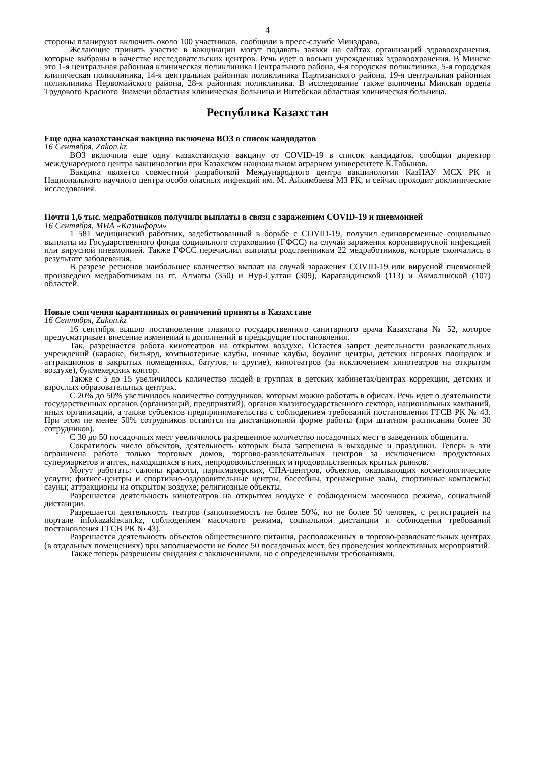4
стороны планируют включить около 100 участников, сообщили в пресс-службе Минздрава.
Желающие принять участие в вакцинации могут подавать заявки на сайтах организаций здравоохранения, которые выбраны в качестве исследовательских центров. Речь идет о восьми учреждениях здравоохранения. В Минске это 1-я центральная районная клиническая поликлиника Центрального района, 4-я городская поликлиника, 5-я городская клиническая поликлиника, 14-я центральная районная поликлиника Партизанского района, 19-я центральная районная поликлиника Первомайского района, 28-я районная поликлиника. В исследование также включены Минская ордена Трудового Красного Знамени областная клиническая больница и Витебская областная клиническая больница.
Республика Казахстан
Еще одна казахстанская вакцина включена ВОЗ в список кандидатов
16 Сентября, Zakon.kz
ВОЗ включила еще одну казахстанскую вакцину от COVID-19 в список кандидатов, сообщил директор международного центра вакцинологии при Казахском национальном аграрном университете К.Табынов.
Вакцина является совместной разработкой Международного центра вакцинологии КазНАУ МСХ РК и Национального научного центра особо опасных инфекций им. М. Айкимбаева МЗ РК, и сейчас проходит доклинические исследования.
Почти 1,6 тыс. медработников получили выплаты в связи с заражением COVID-19 и пневмонией
16 Сентября, МИА «Казинформ»
1 581 медицинский работник, задействованный в борьбе с COVID-19, получил единовременные социальные выплаты из Государственного фонда социального страхования (ГФСС) на случай заражения коронавирусной инфекцией или вирусной пневмонией. Также ГФСС перечислил выплаты родственникам 22 медработников, которые скончались в результате заболевания.
В разрезе регионов наибольшее количество выплат на случай заражения COVID-19 или вирусной пневмонией произведено медработникам из гг. Алматы (350) и Нур-Султан (309), Карагандинской (113) и Акмолинской (107) областей.
Новые смягчения карантинных ограничений приняты в Казахстане
16 Сентября, Zakon.kz
16 сентября вышло постановление главного государственного санитарного врача Казахстана № 52, которое предусматривает внесение изменений и дополнений в предыдущие постановления.
Так, разрешается работа кинотеатров на открытом воздухе. Остается запрет деятельности развлекательных учреждений (караоке, бильярд, компьютерные клубы, ночные клубы, боулинг центры, детских игровых площадок и аттракционов в закрытых помещениях, батутов, и другие), кинотеатров (за исключением кинотеатров на открытом воздухе), букмекерских контор.
Также с 5 до 15 увеличилось количество людей в группах в детских кабинетах/центрах коррекции, детских и взрослых образовательных центрах.
С 20% до 50% увеличилось количество сотрудников, которым можно работать в офисах. Речь идет о деятельности государственных органов (организаций, предприятий), органов квазигосударственного сектора, национальных кампаний, иных организаций, а также субъектов предпринимательства с соблюдением требований постановления ГГСВ РК № 43. При этом не менее 50% сотрудников остаются на дистанционной форме работы (при штатном расписании более 30 сотрудников).
С 30 до 50 посадочных мест увеличилось разрешенное количество посадочных мест в заведениях общепита.
Сократилось число объектов, деятельность которых была запрещена в выходные и праздники. Теперь в эти ограничена работа только торговых домов, торгово-развлекательных центров за исключением продуктовых супермаркетов и аптек, находящихся в них, непродовольственных и продовольственных крытых рынков.
Могут работать: салоны красоты, парикмахерских, СПА-центров, объектов, оказывающих косметологические услуги; фитнес-центры и спортивно-оздоровительные центры, бассейны, тренажерные залы, спортивные комплексы; сауны; аттракционы на открытом воздухе; религиозные объекты.
Разрешается деятельность кинотеатров на открытом воздухе с соблюдением масочного режима, социальной дистанции.
Разрешается деятельность театров (заполняемость не более 50%, но не более 50 человек, с регистрацией на портале infokazakhstan.kz, соблюдением масочного режима, социальной дистанции и соблюдении требований постановления ГГСВ РК № 43).
Разрешается деятельность объектов общественного питания, расположенных в торгово-развлекательных центрах (в отдельных помещениях) при заполняемости не более 50 посадочных мест, без проведения коллективных мероприятий.
Также теперь разрешены свидания с заключенными, но с определенными требованиями.